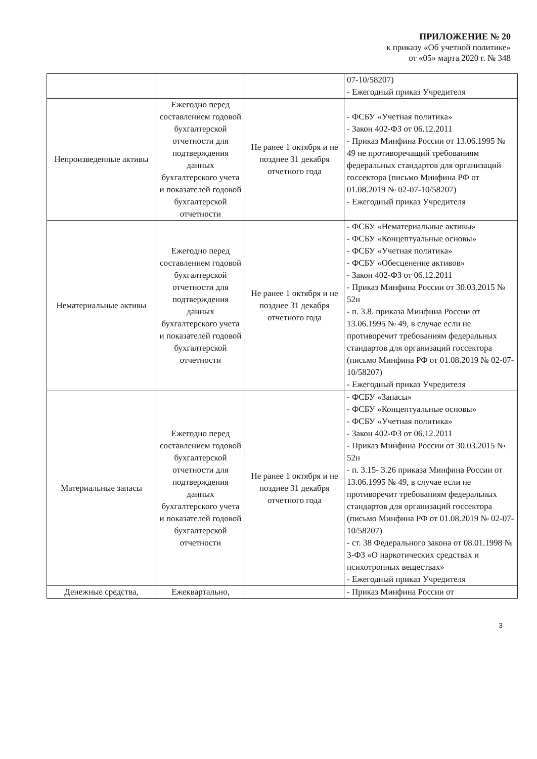ПРИЛОЖЕНИЕ № 20
к приказу «Об учетной политике»
от «05» марта 2020 г. № 348
| | | | 07-10/58207) - Ежегодный приказ Учредителя |
| Непроизведенные активы | Ежегодно перед составлением годовой бухгалтерской отчетности для подтверждения данных бухгалтерского учета и показателей годовой бухгалтерской отчетности | Не ранее 1 октября и не позднее 31 декабря отчетного года | - ФСБУ «Учетная политика» - Закон 402-ФЗ от 06.12.2011 - Приказ Минфина России от 13.06.1995 № 49 не противоречащий требованиям федеральных стандартов для организаций госсектора (письмо Минфина РФ от 01.08.2019 № 02-07-10/58207) - Ежегодный приказ Учредителя |
| Нематериальные активы | Ежегодно перед составлением годовой бухгалтерской отчетности для подтверждения данных бухгалтерского учета и показателей годовой бухгалтерской отчетности | Не ранее 1 октября и не позднее 31 декабря отчетного года | - ФСБУ «Нематериальные активы» - ФСБУ «Концептуальные основы» - ФСБУ «Учетная политика» - ФСБУ «Обесценение активов» - Закон 402-ФЗ от 06.12.2011 - Приказ Минфина России от 30.03.2015 № 52н - п. 3.8. приказа Минфина России от 13.06.1995 № 49, в случае если не противоречит требованиям федеральных стандартов для организаций госсектора (письмо Минфина РФ от 01.08.2019 № 02-07-10/58207) - Ежегодный приказ Учредителя |
| Материальные запасы | Ежегодно перед составлением годовой бухгалтерской отчетности для подтверждения данных бухгалтерского учета и показателей годовой бухгалтерской отчетности | Не ранее 1 октября и не позднее 31 декабря отчетного года | - ФСБУ «Запасы» - ФСБУ «Концептуальные основы» - ФСБУ «Учетная политика» - Закон 402-ФЗ от 06.12.2011 - Приказ Минфина России от 30.03.2015 № 52н - п. 3.15- 3.26 приказа Минфина России от 13.06.1995 № 49, в случае если не противоречит требованиям федеральных стандартов для организаций госсектора (письмо Минфина РФ от 01.08.2019 № 02-07-10/58207) - ст. 38 Федерального закона от 08.01.1998 № 3-ФЗ «О наркотических средствах и психотропных веществах» - Ежегодный приказ Учредителя |
| Денежные средства, | Ежеквартально, | | - Приказ Минфина России от |
3